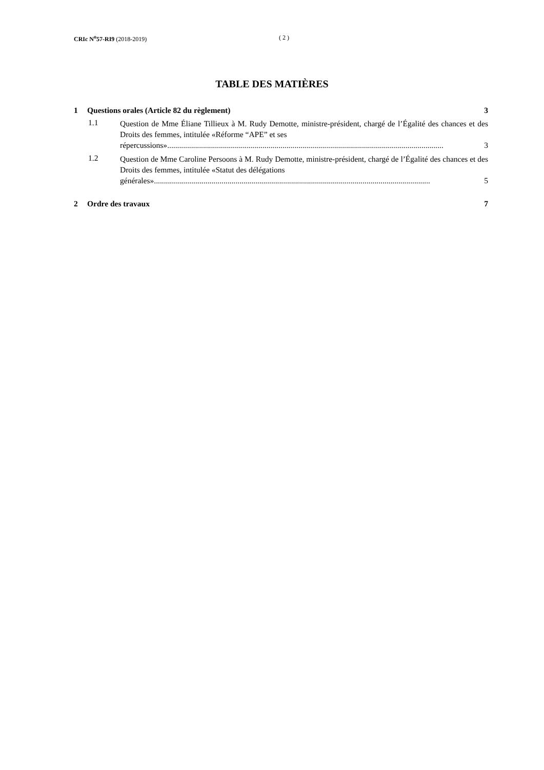CRIc N<sup>o</sup>57-RI9 (2018-2019) ( 2 )
TABLE DES MATIÈRES
1 Questions orales (Article 82 du règlement) 3
1.1
Question de Mme Éliane Tillieux à M. Rudy Demotte, ministre-président, chargé de l’Égalité des chances et des Droits des femmes, intitulée «Réforme “APE” et ses
répercussions»........................................................................................................................................... 3
1.2
Question de Mme Caroline Persoons à M. Rudy Demotte, ministre-président, chargé de l’Égalité des chances et des Droits des femmes, intitulée «Statut des délégations
générales» ........................................................................................................................................... 5
2 Ordre des travaux 7